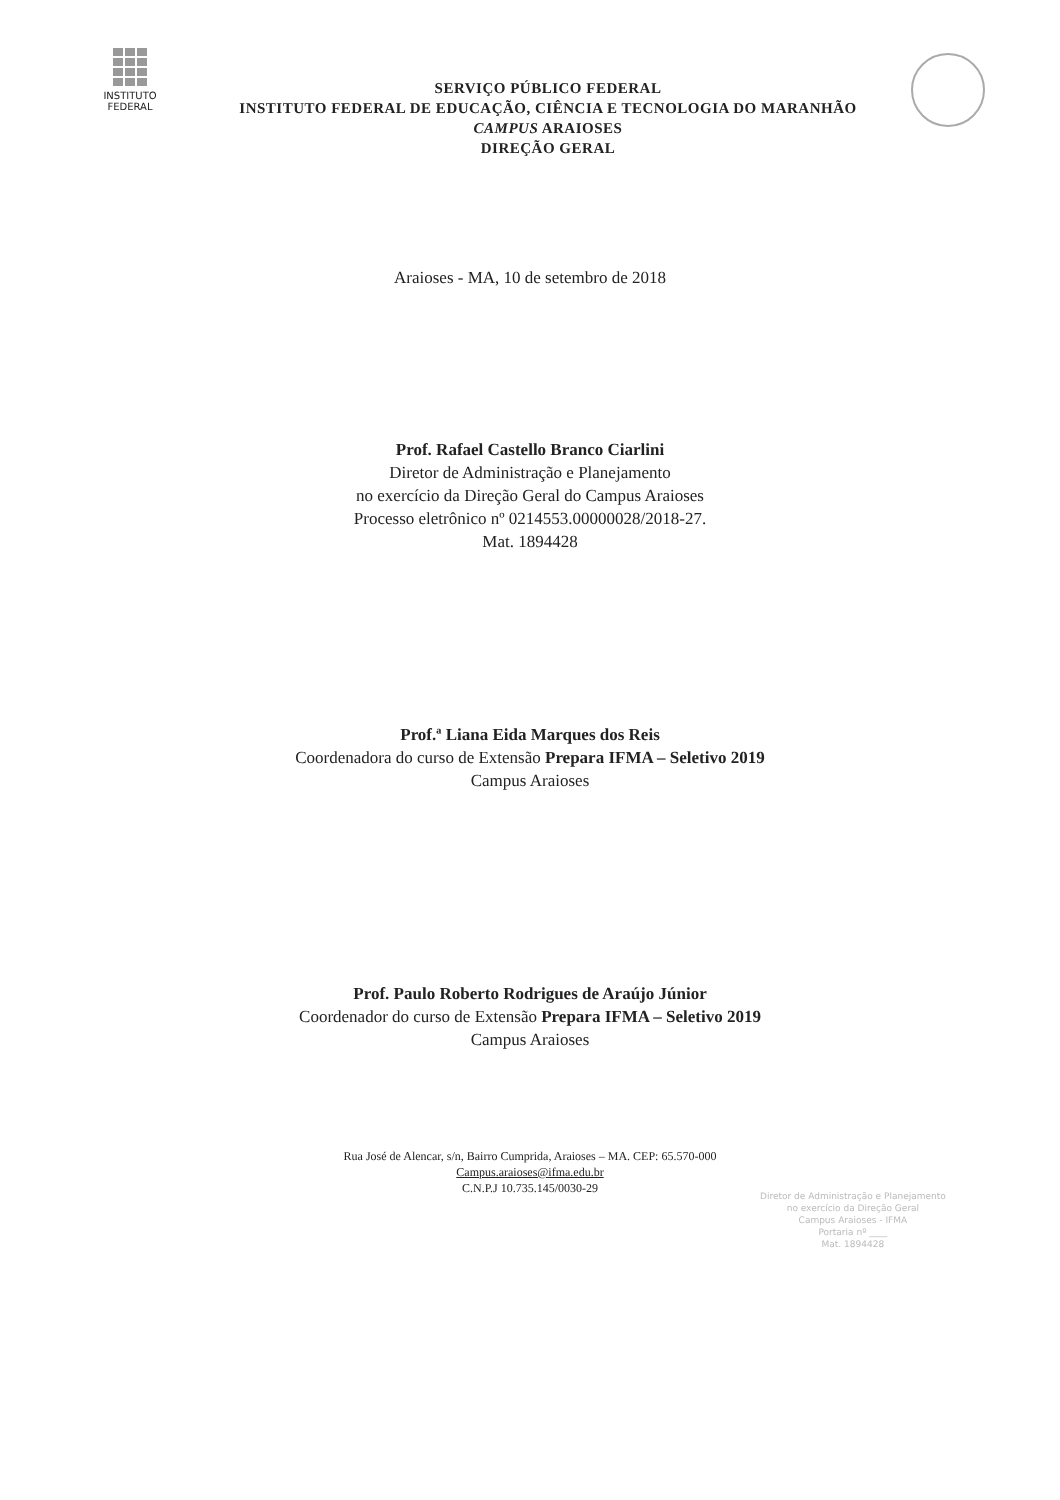INSTITUTO
FEDERAL
SERVIÇO PÚBLICO FEDERAL
INSTITUTO FEDERAL DE EDUCAÇÃO, CIÊNCIA E TECNOLOGIA DO MARANHÃO
CAMPUS ARAIOSES
DIREÇÃO GERAL
Araioses - MA, 10 de setembro de 2018
Prof. Rafael Castello Branco Ciarlini
Diretor de Administração e Planejamento
no exercício da Direção Geral do Campus Araioses
Processo eletrônico nº 0214553.00000028/2018-27.
Mat. 1894428
Prof.ª Liana Eida Marques dos Reis
Coordenadora do curso de Extensão Prepara IFMA – Seletivo 2019
Campus Araioses
Prof. Paulo Roberto Rodrigues de Araújo Júnior
Coordenador do curso de Extensão Prepara IFMA – Seletivo 2019
Campus Araioses
Rua José de Alencar, s/n, Bairro Cumprida, Araioses – MA. CEP: 65.570-000
Campus.araioses@ifma.edu.br
C.N.P.J 10.735.145/0030-29
Diretor de Administração e Planejamento
no exercício da Direção Geral
Campus Araioses - IFMA
Portaria nº ____
Mat. 1894428